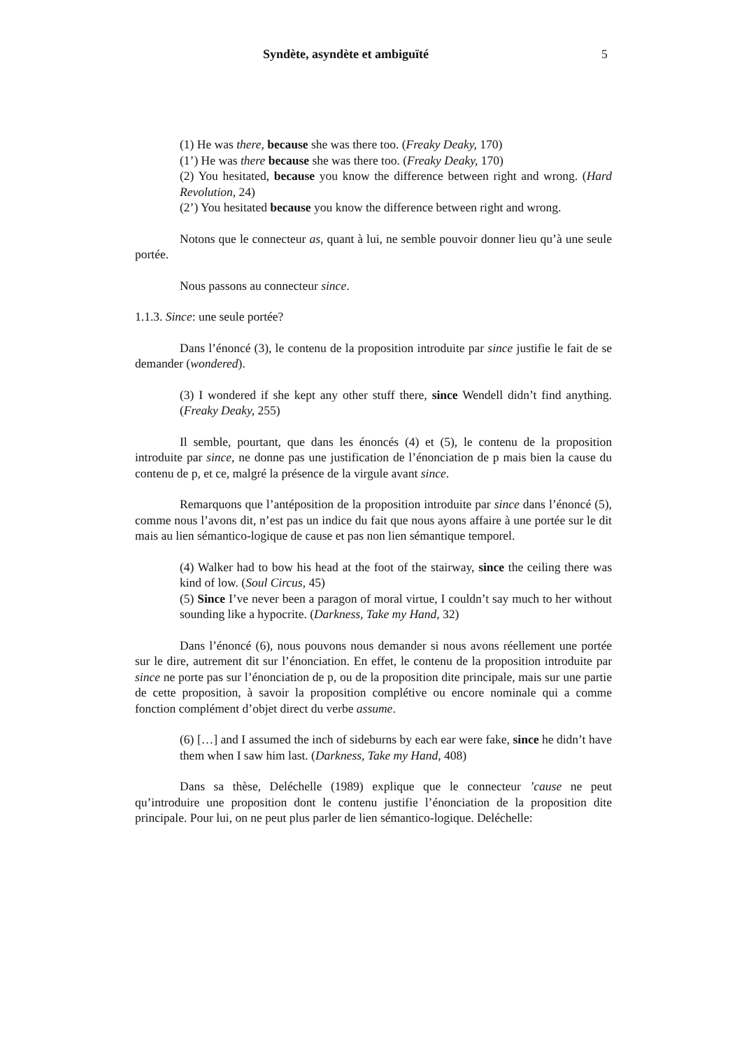Syndète, asyndète et ambiguïté 5
(1) He was there, because she was there too. (Freaky Deaky, 170)
(1’) He was there because she was there too. (Freaky Deaky, 170)
(2) You hesitated, because you know the difference between right and wrong. (Hard Revolution, 24)
(2’) You hesitated because you know the difference between right and wrong.
Notons que le connecteur as, quant à lui, ne semble pouvoir donner lieu qu’à une seule portée.
Nous passons au connecteur since.
1.1.3. Since: une seule portée?
Dans l’énoncé (3), le contenu de la proposition introduite par since justifie le fait de se demander (wondered).
(3) I wondered if she kept any other stuff there, since Wendell didn’t find anything. (Freaky Deaky, 255)
Il semble, pourtant, que dans les énoncés (4) et (5), le contenu de la proposition introduite par since, ne donne pas une justification de l’énonciation de p mais bien la cause du contenu de p, et ce, malgré la présence de la virgule avant since.
Remarquons que l’antéposition de la proposition introduite par since dans l’énoncé (5), comme nous l’avons dit, n’est pas un indice du fait que nous ayons affaire à une portée sur le dit mais au lien sémantico-logique de cause et pas non lien sémantique temporel.
(4) Walker had to bow his head at the foot of the stairway, since the ceiling there was kind of low. (Soul Circus, 45)
(5) Since I’ve never been a paragon of moral virtue, I couldn’t say much to her without sounding like a hypocrite. (Darkness, Take my Hand, 32)
Dans l’énoncé (6), nous pouvons nous demander si nous avons réellement une portée sur le dire, autrement dit sur l’énonciation. En effet, le contenu de la proposition introduite par since ne porte pas sur l’énonciation de p, ou de la proposition dite principale, mais sur une partie de cette proposition, à savoir la proposition complétive ou encore nominale qui a comme fonction complément d’objet direct du verbe assume.
(6) […] and I assumed the inch of sideburns by each ear were fake, since he didn’t have them when I saw him last. (Darkness, Take my Hand, 408)
Dans sa thèse, Deléchelle (1989) explique que le connecteur ’cause ne peut qu’introduire une proposition dont le contenu justifie l’énonciation de la proposition dite principale. Pour lui, on ne peut plus parler de lien sémantico-logique. Deléchelle: